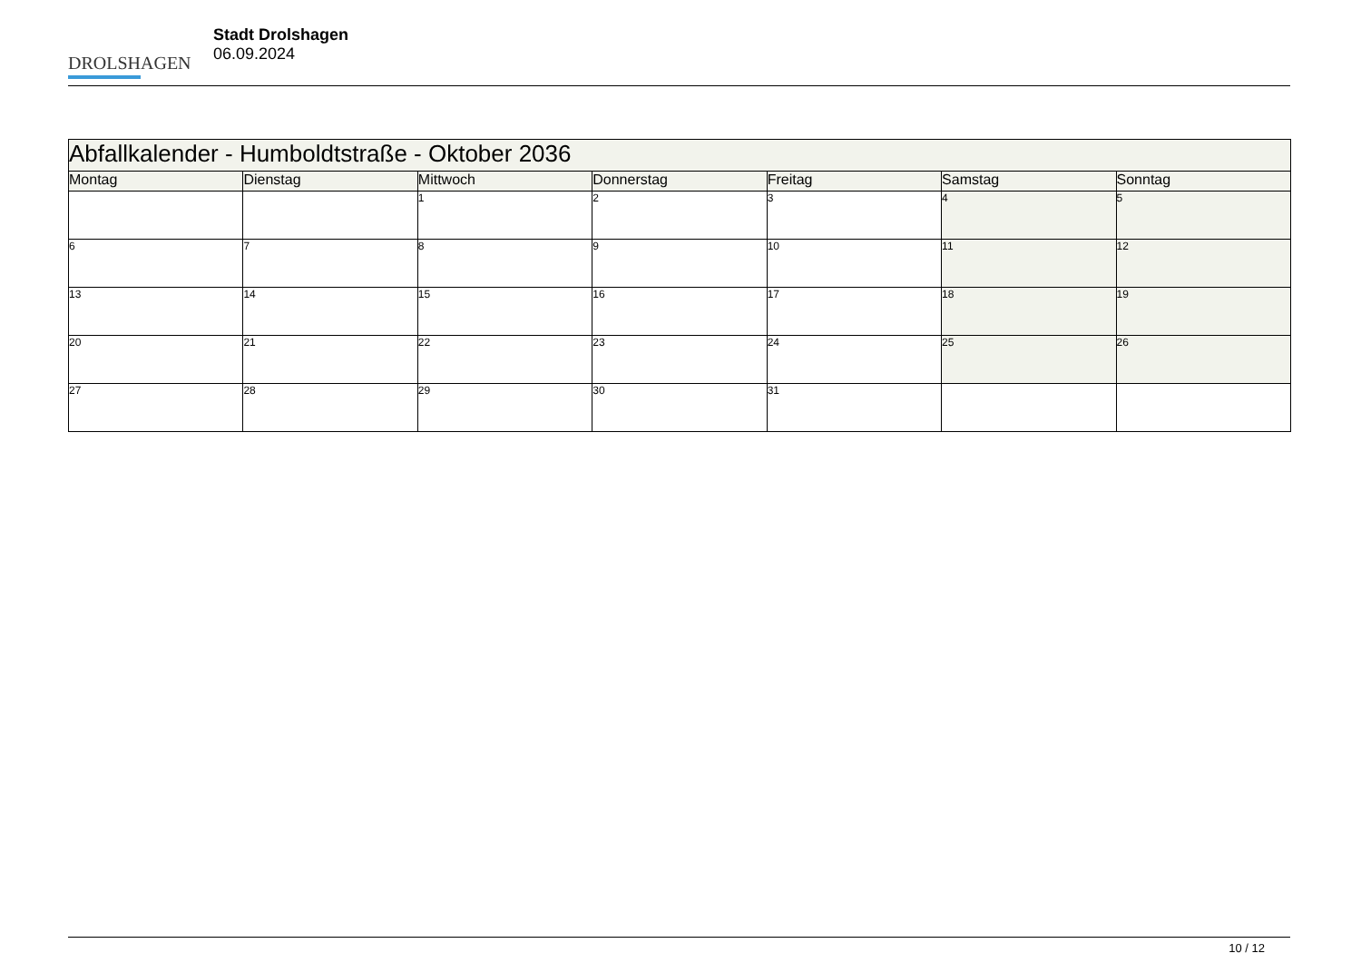DROLSHAGEN
Stadt Drolshagen
06.09.2024
| Abfallkalender - Humboldtstraße - Oktober 2036 | | | | | | |
| Montag | Dienstag | Mittwoch | Donnerstag | Freitag | Samstag | Sonntag |
| | | 1 | 2 | 3 | 4 | 5 |
| 6 | 7 | 8 | 9 | 10 | 11 | 12 |
| 13 | 14 | 15 | 16 | 17 | 18 | 19 |
| 20 | 21 | 22 | 23 | 24 | 25 | 26 |
| 27 | 28 | 29 | 30 | 31 | | |
10 / 12